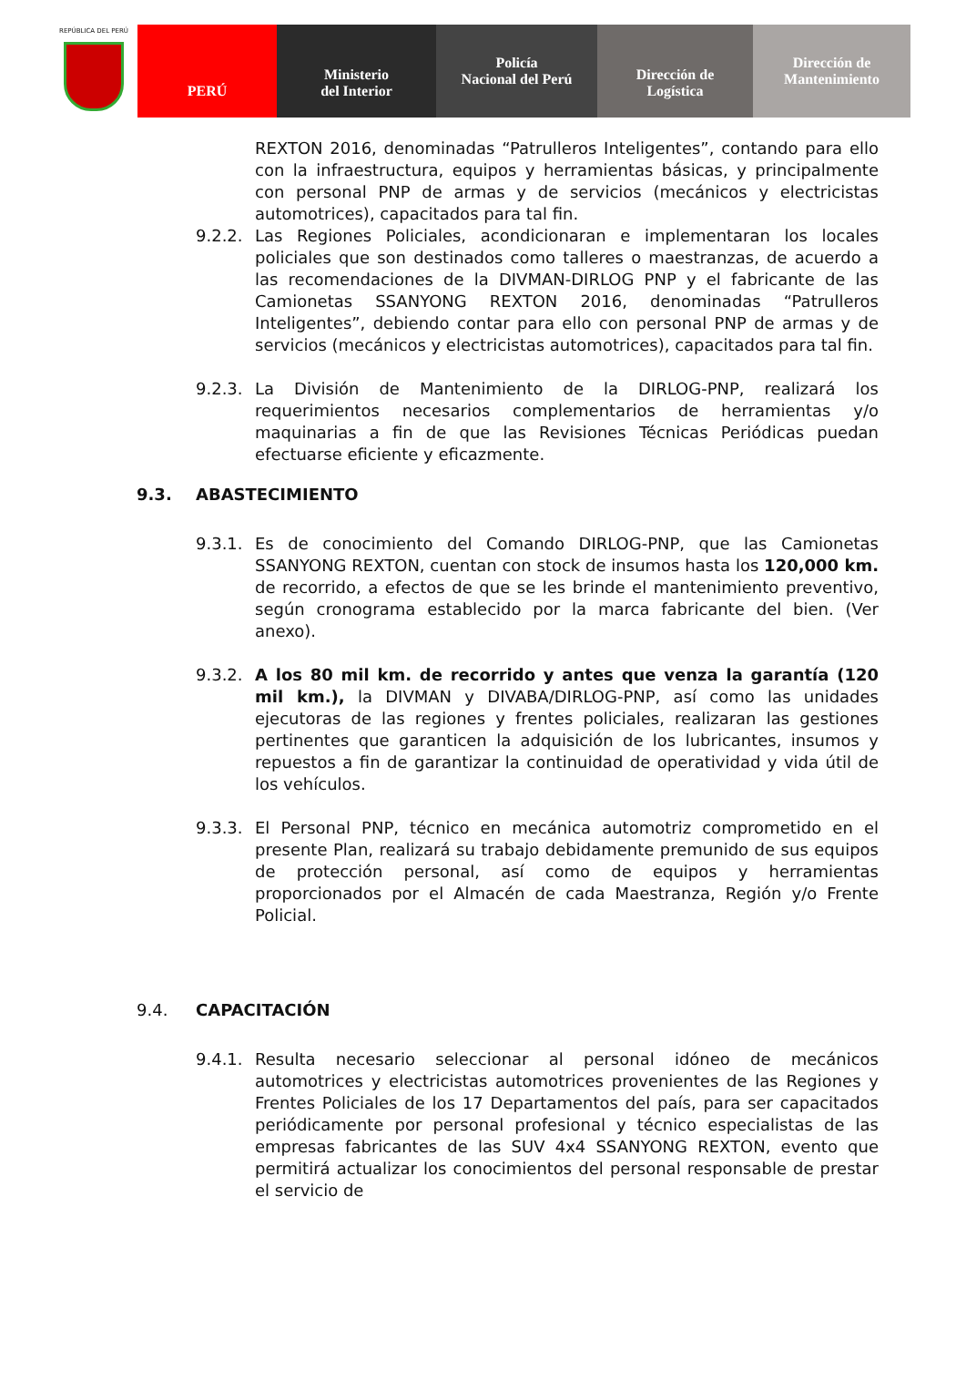REPÚBLICA DEL PERÚ
PERÚ Ministerio
del Interior
Policía
Nacional del Perú
Dirección de
Logística
Dirección de
Mantenimiento
REXTON 2016, denominadas “Patrulleros Inteligentes”, contando para ello con la infraestructura, equipos y herramientas básicas, y principalmente con personal PNP de armas y de servicios (mecánicos y electricistas automotrices), capacitados para tal fin.
9.2.2. Las Regiones Policiales, acondicionaran e implementaran los locales policiales que son destinados como talleres o maestranzas, de acuerdo a las recomendaciones de la DIVMAN-DIRLOG PNP y el fabricante de las Camionetas SSANYONG REXTON 2016, denominadas “Patrulleros Inteligentes”, debiendo contar para ello con personal PNP de armas y de servicios (mecánicos y electricistas automotrices), capacitados para tal fin.
9.2.3. La División de Mantenimiento de la DIRLOG-PNP, realizará los requerimientos necesarios complementarios de herramientas y/o maquinarias a fin de que las Revisiones Técnicas Periódicas puedan efectuarse eficiente y eficazmente.
9.3. ABASTECIMIENTO
9.3.1. Es de conocimiento del Comando DIRLOG-PNP, que las Camionetas SSANYONG REXTON, cuentan con stock de insumos hasta los 120,000 km. de recorrido, a efectos de que se les brinde el mantenimiento preventivo, según cronograma establecido por la marca fabricante del bien. (Ver anexo).
9.3.2. A los 80 mil km. de recorrido y antes que venza la garantía (120 mil km.), la DIVMAN y DIVABA/DIRLOG-PNP, así como las unidades ejecutoras de las regiones y frentes policiales, realizaran las gestiones pertinentes que garanticen la adquisición de los lubricantes, insumos y repuestos a fin de garantizar la continuidad de operatividad y vida útil de los vehículos.
9.3.3. El Personal PNP, técnico en mecánica automotriz comprometido en el presente Plan, realizará su trabajo debidamente premunido de sus equipos de protección personal, así como de equipos y herramientas proporcionados por el Almacén de cada Maestranza, Región y/o Frente Policial.
9.4. CAPACITACIÓN
9.4.1. Resulta necesario seleccionar al personal idóneo de mecánicos automotrices y electricistas automotrices provenientes de las Regiones y Frentes Policiales de los 17 Departamentos del país, para ser capacitados periódicamente por personal profesional y técnico especialistas de las empresas fabricantes de las SUV 4x4 SSANYONG REXTON, evento que permitirá actualizar los conocimientos del personal responsable de prestar el servicio de